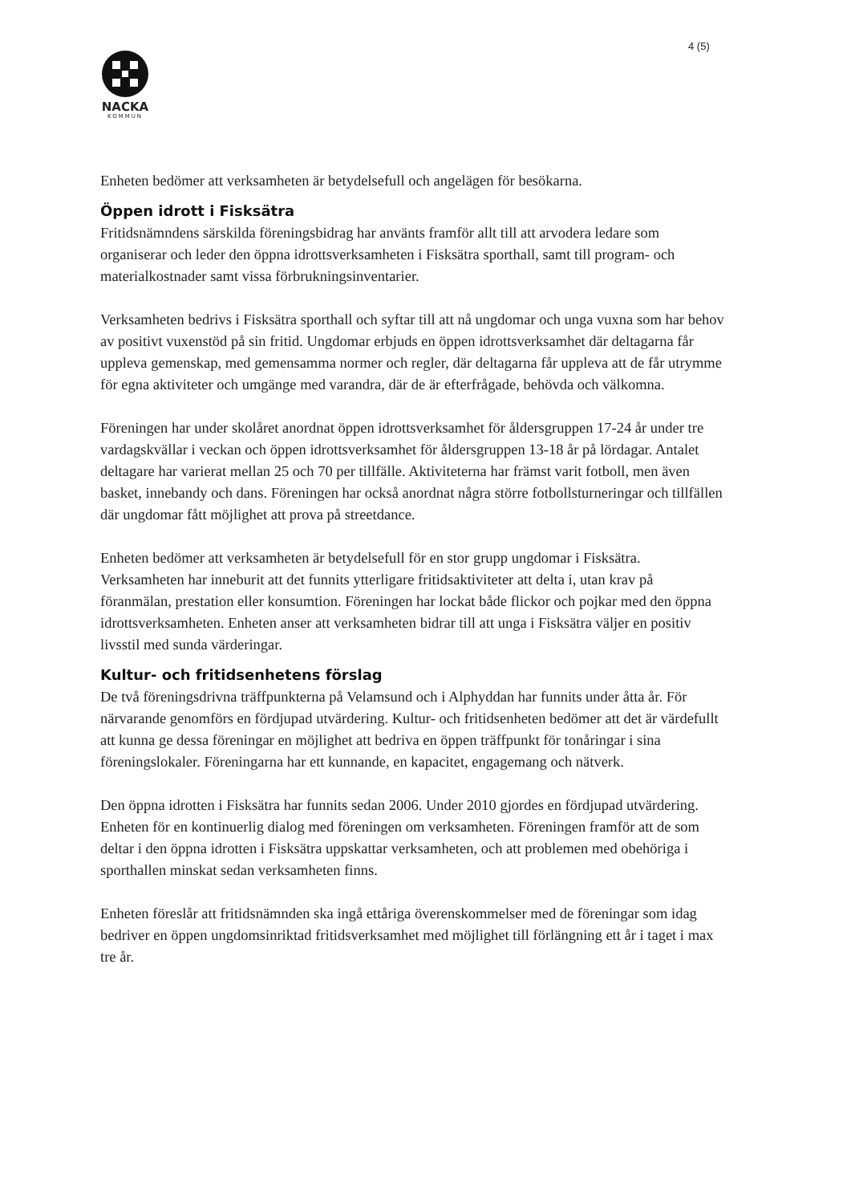4 (5)
NACKA
KOMMUN
Enheten bedömer att verksamheten är betydelsefull och angelägen för besökarna.
Öppen idrott i Fisksätra
Fritidsnämndens särskilda föreningsbidrag har använts framför allt till att arvodera ledare som organiserar och leder den öppna idrottsverksamheten i Fisksätra sporthall, samt till program- och materialkostnader samt vissa förbrukningsinventarier.
Verksamheten bedrivs i Fisksätra sporthall och syftar till att nå ungdomar och unga vuxna som har behov av positivt vuxenstöd på sin fritid. Ungdomar erbjuds en öppen idrottsverksamhet där deltagarna får uppleva gemenskap, med gemensamma normer och regler, där deltagarna får uppleva att de får utrymme för egna aktiviteter och umgänge med varandra, där de är efterfrågade, behövda och välkomna.
Föreningen har under skolåret anordnat öppen idrottsverksamhet för åldersgruppen 17-24 år under tre vardagskvällar i veckan och öppen idrottsverksamhet för åldersgruppen 13-18 år på lördagar. Antalet deltagare har varierat mellan 25 och 70 per tillfälle. Aktiviteterna har främst varit fotboll, men även basket, innebandy och dans. Föreningen har också anordnat några större fotbollsturneringar och tillfällen där ungdomar fått möjlighet att prova på streetdance.
Enheten bedömer att verksamheten är betydelsefull för en stor grupp ungdomar i Fisksätra. Verksamheten har inneburit att det funnits ytterligare fritidsaktiviteter att delta i, utan krav på föranmälan, prestation eller konsumtion. Föreningen har lockat både flickor och pojkar med den öppna idrottsverksamheten. Enheten anser att verksamheten bidrar till att unga i Fisksätra väljer en positiv livsstil med sunda värderingar.
Kultur- och fritidsenhetens förslag
De två föreningsdrivna träffpunkterna på Velamsund och i Alphyddan har funnits under åtta år. För närvarande genomförs en fördjupad utvärdering. Kultur- och fritidsenheten bedömer att det är värdefullt att kunna ge dessa föreningar en möjlighet att bedriva en öppen träffpunkt för tonåringar i sina föreningslokaler. Föreningarna har ett kunnande, en kapacitet, engagemang och nätverk.
Den öppna idrotten i Fisksätra har funnits sedan 2006. Under 2010 gjordes en fördjupad utvärdering. Enheten för en kontinuerlig dialog med föreningen om verksamheten. Föreningen framför att de som deltar i den öppna idrotten i Fisksätra uppskattar verksamheten, och att problemen med obehöriga i sporthallen minskat sedan verksamheten finns.
Enheten föreslår att fritidsnämnden ska ingå ettåriga överenskommelser med de föreningar som idag bedriver en öppen ungdomsinriktad fritidsverksamhet med möjlighet till förlängning ett år i taget i max tre år.